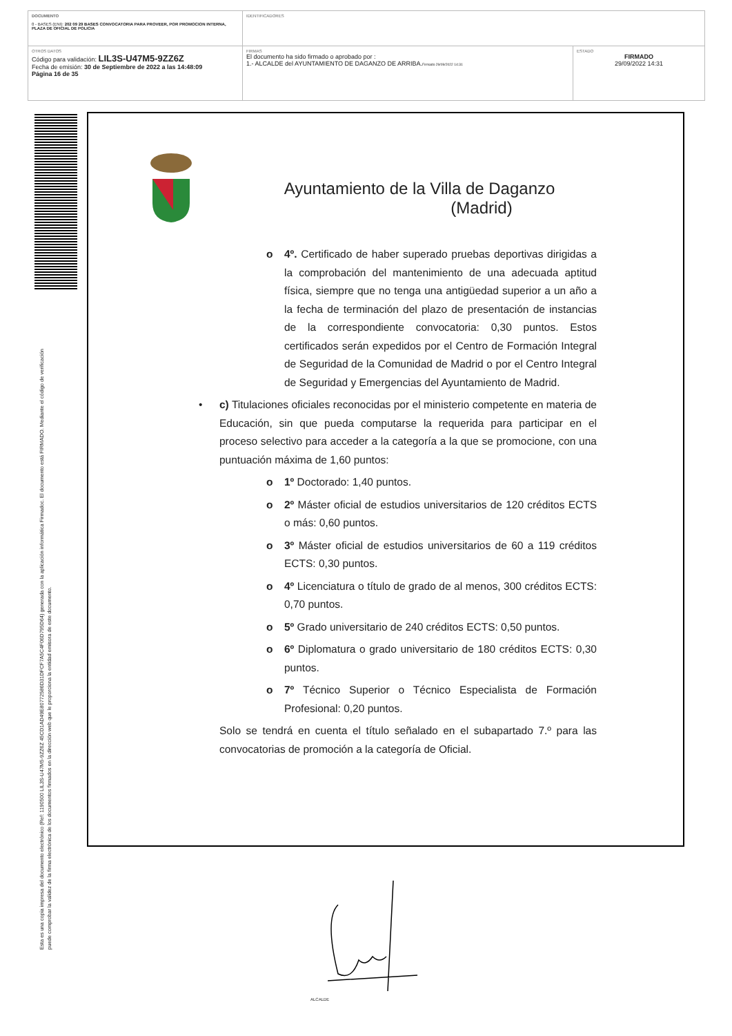| DOCUMENTO 0 - BASES (ENI): 202 09 29 BASES CONVOCATORIA PARA PROVEER, POR PROMOCION INTERNA, PLAZA DE OFICIAL DE POLICIA | IDENTIFICADORES | |
| OTROS DATOS Código para validación: LIL3S-U47M5-9ZZ6Z Fecha de emisión: 30 de Septiembre de 2022 a las 14:48:09 Página 16 de 35 | FIRMAS El documento ha sido firmado o aprobado por : 1.- ALCALDE del AYUNTAMIENTO DE DAGANZO DE ARRIBA. Firmado 29/09/2022 14:31 | ESTADO FIRMADO 29/09/2022 14:31 |
Esta es una copia impresa del documento electrónico (Ref: 1190500 LIL3S-U47M5-9ZZ6Z 45CD1AD49E80772586D31DFCF7A5C4F06D795D64) generada con la aplicación informática Firmadoc. El documento está FIRMADO. Mediante el código de verificación
puede comprobar la validez de la firma electrónica de los documentos firmados en la dirección web que le proporciona la entidad emisora de este documento.
Ayuntamiento de la Villa de Daganzo
(Madrid)
o 4º. Certificado de haber superado pruebas deportivas dirigidas a la comprobación del mantenimiento de una adecuada aptitud física, siempre que no tenga una antigüedad superior a un año a la fecha de terminación del plazo de presentación de instancias de la correspondiente convocatoria: 0,30 puntos. Estos certificados serán expedidos por el Centro de Formación Integral de Seguridad de la Comunidad de Madrid o por el Centro Integral de Seguridad y Emergencias del Ayuntamiento de Madrid.
• c) Titulaciones oficiales reconocidas por el ministerio competente en materia de Educación, sin que pueda computarse la requerida para participar en el proceso selectivo para acceder a la categoría a la que se promocione, con una puntuación máxima de 1,60 puntos:
o 1º Doctorado: 1,40 puntos.
o 2º Máster oficial de estudios universitarios de 120 créditos ECTS o más: 0,60 puntos.
o 3º Máster oficial de estudios universitarios de 60 a 119 créditos ECTS: 0,30 puntos.
o 4º Licenciatura o título de grado de al menos, 300 créditos ECTS: 0,70 puntos.
o 5º Grado universitario de 240 créditos ECTS: 0,50 puntos.
o 6º Diplomatura o grado universitario de 180 créditos ECTS: 0,30 puntos.
o 7º Técnico Superior o Técnico Especialista de Formación Profesional: 0,20 puntos.
Solo se tendrá en cuenta el título señalado en el subapartado 7.º para las convocatorias de promoción a la categoría de Oficial.
ALCALDE